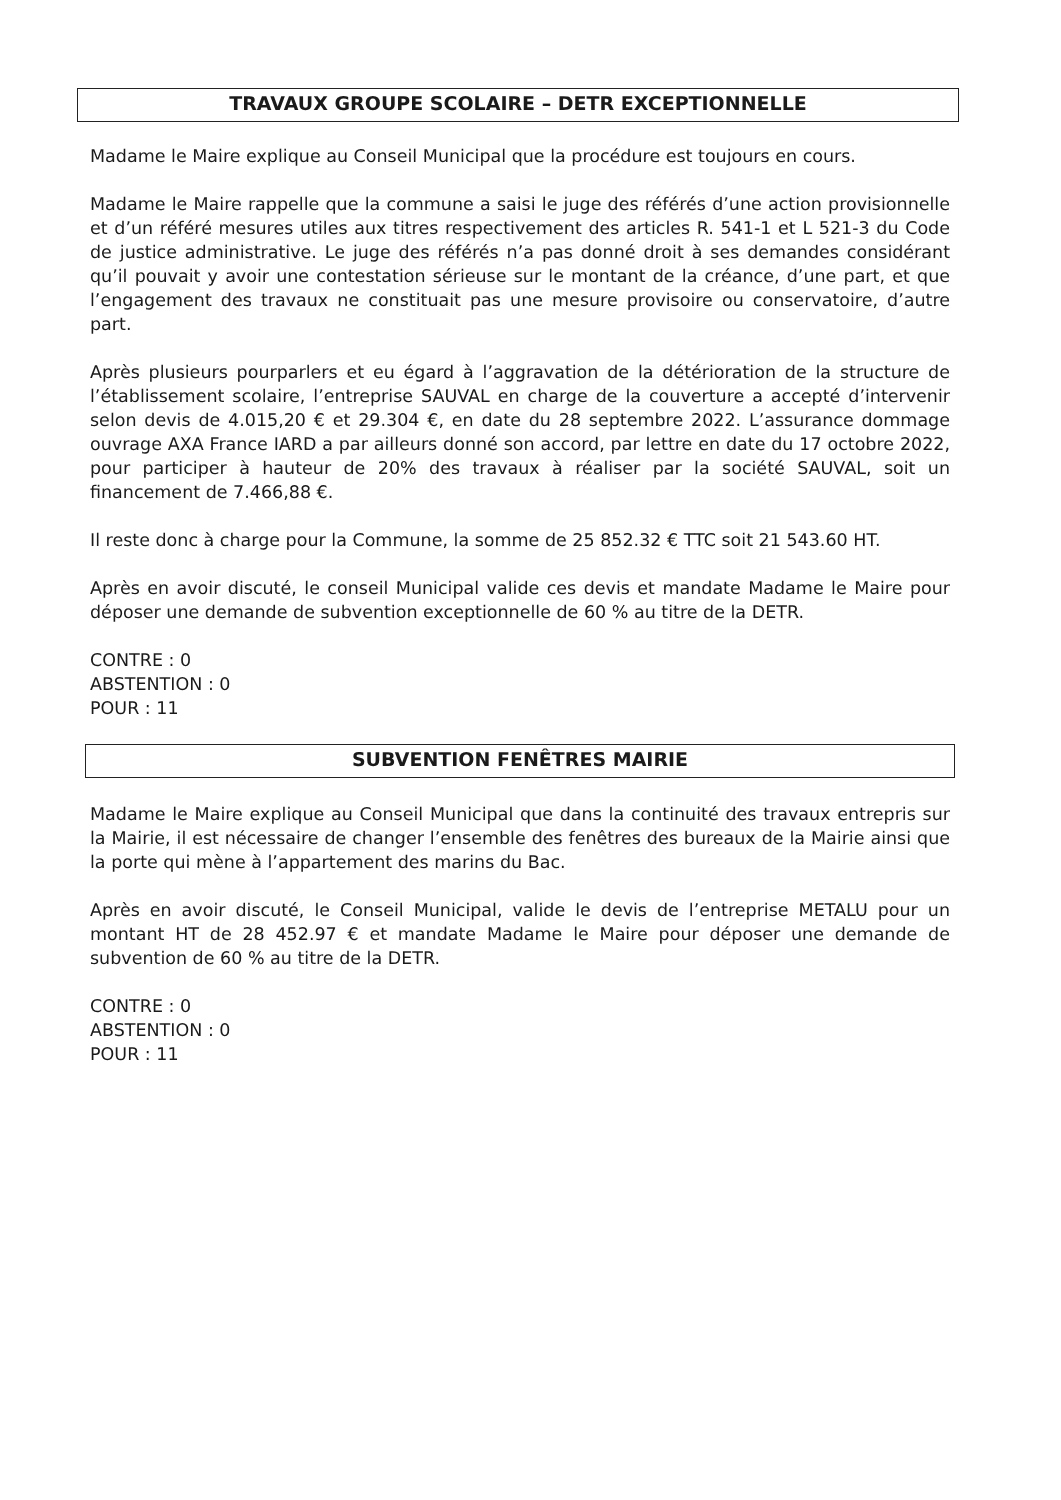TRAVAUX GROUPE SCOLAIRE – DETR EXCEPTIONNELLE
Madame le Maire explique au Conseil Municipal que la procédure est toujours en cours.
Madame le Maire rappelle que la commune a saisi le juge des référés d’une action provisionnelle et d’un référé mesures utiles aux titres respectivement des articles R. 541-1 et L 521-3 du Code de justice administrative. Le juge des référés n’a pas donné droit à ses demandes considérant qu’il pouvait y avoir une contestation sérieuse sur le montant de la créance, d’une part, et que l’engagement des travaux ne constituait pas une mesure provisoire ou conservatoire, d’autre part.
Après plusieurs pourparlers et eu égard à l’aggravation de la détérioration de la structure de l’établissement scolaire, l’entreprise SAUVAL en charge de la couverture a accepté d’intervenir selon devis de 4.015,20 € et 29.304 €, en date du 28 septembre 2022. L’assurance dommage ouvrage AXA France IARD a par ailleurs donné son accord, par lettre en date du 17 octobre 2022, pour participer à hauteur de 20% des travaux à réaliser par la société SAUVAL, soit un financement de 7.466,88 €.
Il reste donc à charge pour la Commune, la somme de 25 852.32 € TTC soit 21 543.60 HT.
Après en avoir discuté, le conseil Municipal valide ces devis et mandate Madame le Maire pour déposer une demande de subvention exceptionnelle de 60 % au titre de la DETR.
CONTRE : 0
ABSTENTION : 0
POUR : 11
SUBVENTION FENÊTRES MAIRIE
Madame le Maire explique au Conseil Municipal que dans la continuité des travaux entrepris sur la Mairie, il est nécessaire de changer l’ensemble des fenêtres des bureaux de la Mairie ainsi que la porte qui mène à l’appartement des marins du Bac.
Après en avoir discuté, le Conseil Municipal, valide le devis de l’entreprise METALU pour un montant HT de 28 452.97 € et mandate Madame le Maire pour déposer une demande de subvention de 60 % au titre de la DETR.
CONTRE : 0
ABSTENTION : 0
POUR : 11